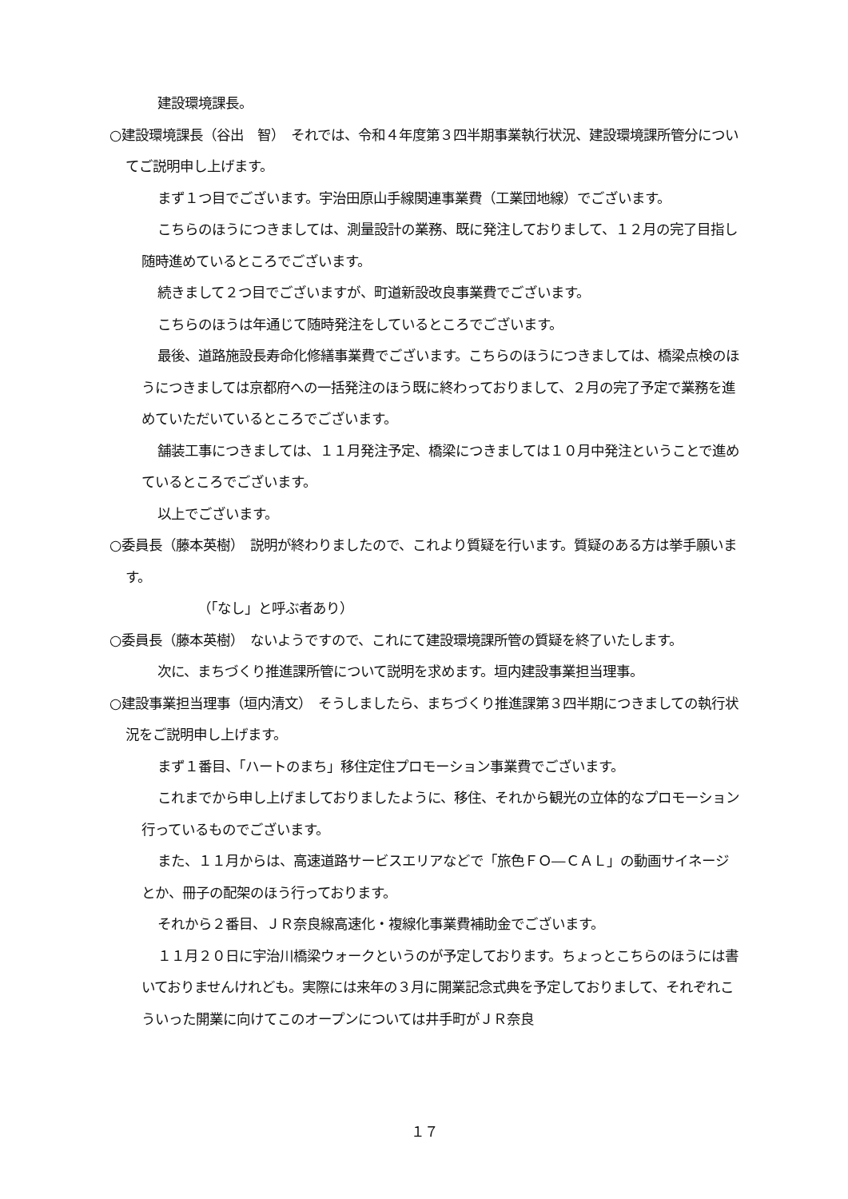建設環境課長。
○建設環境課長（谷出　智）　それでは、令和４年度第３四半期事業執行状況、建設環境課所管分についてご説明申し上げます。
まず１つ目でございます。宇治田原山手線関連事業費（工業団地線）でございます。
こちらのほうにつきましては、測量設計の業務、既に発注しておりまして、１２月の完了目指し随時進めているところでございます。
続きまして２つ目でございますが、町道新設改良事業費でございます。
こちらのほうは年通じて随時発注をしているところでございます。
最後、道路施設長寿命化修繕事業費でございます。こちらのほうにつきましては、橋梁点検のほうにつきましては京都府への一括発注のほう既に終わっておりまして、２月の完了予定で業務を進めていただいているところでございます。
舗装工事につきましては、１１月発注予定、橋梁につきましては１０月中発注ということで進めているところでございます。
以上でございます。
○委員長（藤本英樹）　説明が終わりましたので、これより質疑を行います。質疑のある方は挙手願います。
（「なし」と呼ぶ者あり）
○委員長（藤本英樹）　ないようですので、これにて建設環境課所管の質疑を終了いたします。
次に、まちづくり推進課所管について説明を求めます。垣内建設事業担当理事。
○建設事業担当理事（垣内清文）　そうしましたら、まちづくり推進課第３四半期につきましての執行状況をご説明申し上げます。
まず１番目、「ハートのまち」移住定住プロモーション事業費でございます。
これまでから申し上げましておりましたように、移住、それから観光の立体的なプロモーション行っているものでございます。
また、１１月からは、高速道路サービスエリアなどで「旅色ＦＯ―ＣＡＬ」の動画サイネージとか、冊子の配架のほう行っております。
それから２番目、ＪＲ奈良線高速化・複線化事業費補助金でございます。
１１月２０日に宇治川橋梁ウォークというのが予定しております。ちょっとこちらのほうには書いておりませんけれども。実際には来年の３月に開業記念式典を予定しておりまして、それぞれこういった開業に向けてこのオープンについては井手町がＪＲ奈良
１７